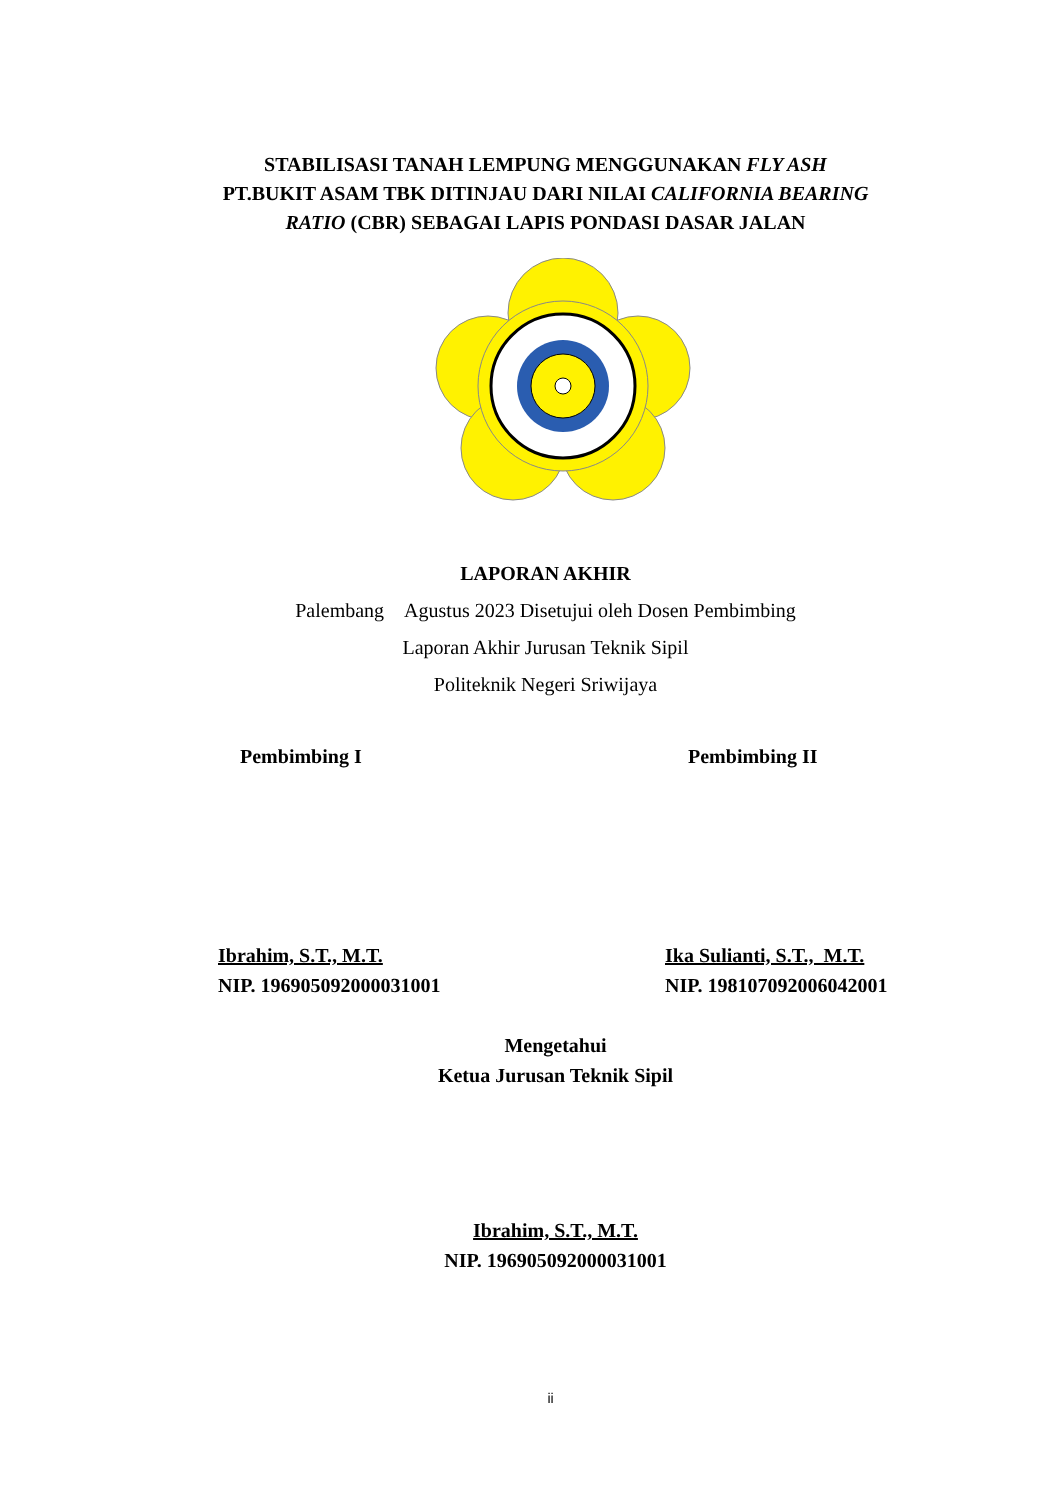STABILISASI TANAH LEMPUNG MENGGUNAKAN FLY ASH
PT.BUKIT ASAM TBK DITINJAU DARI NILAI CALIFORNIA BEARING
RATIO (CBR) SEBAGAI LAPIS PONDASI DASAR JALAN
LAPORAN AKHIR
Palembang Agustus 2023 Disetujui oleh Dosen Pembimbing
Laporan Akhir Jurusan Teknik Sipil
Politeknik Negeri Sriwijaya
Pembimbing I Pembimbing II
Ibrahim, S.T., M.T.
NIP. 196905092000031001 Ika Sulianti, S.T., M.T.
NIP. 198107092006042001
Mengetahui
Ketua Jurusan Teknik Sipil
Ibrahim, S.T., M.T.
NIP. 196905092000031001
ii